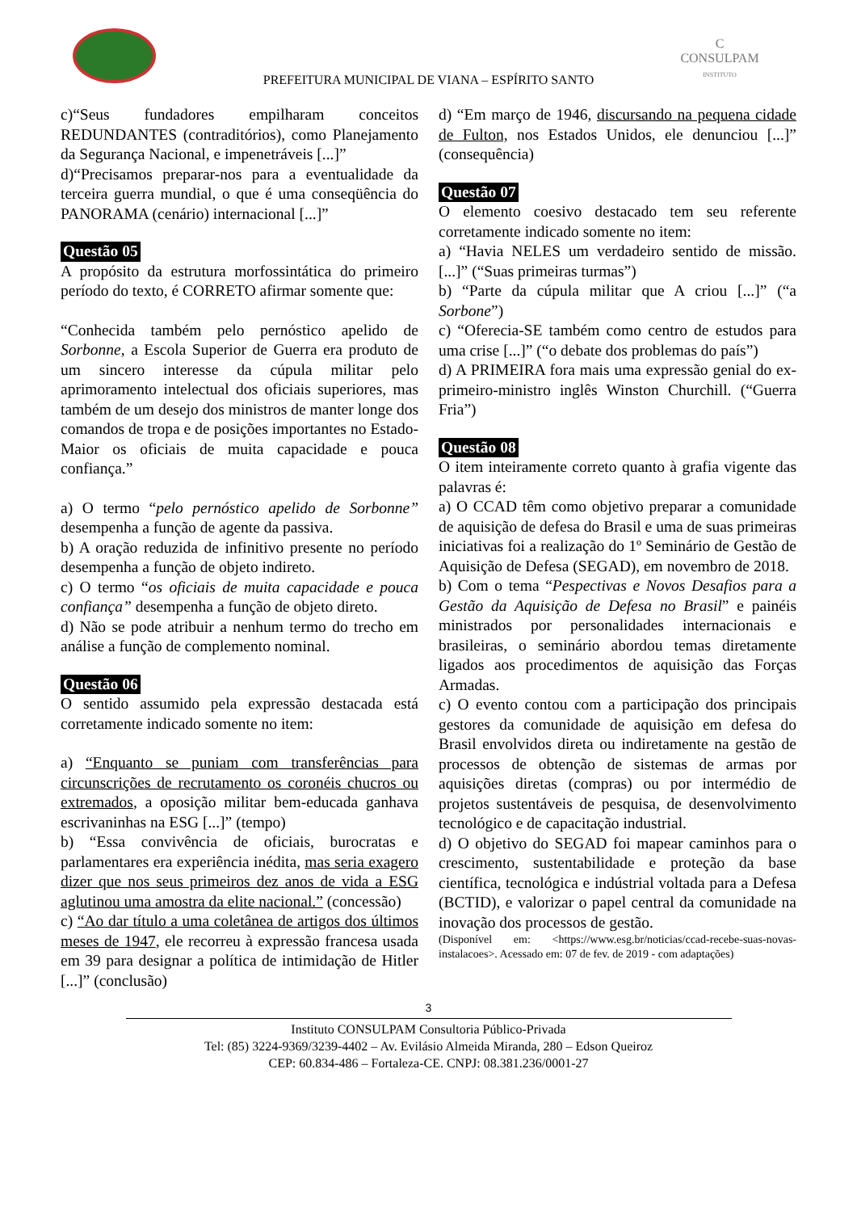C
CONSULPAM
INSTITUTO
PREFEITURA MUNICIPAL DE VIANA – ESPÍRITO SANTO
c)“Seus fundadores empilharam conceitos REDUNDANTES (contraditórios), como Planejamento da Segurança Nacional, e impenetráveis [...]”
d)“Precisamos preparar-nos para a eventualidade da terceira guerra mundial, o que é uma conseqüência do PANORAMA (cenário) internacional [...]”
Questão 05
A propósito da estrutura morfossintática do primeiro período do texto, é CORRETO afirmar somente que:
“Conhecida também pelo pernóstico apelido de Sorbonne, a Escola Superior de Guerra era produto de um sincero interesse da cúpula militar pelo aprimoramento intelectual dos oficiais superiores, mas também de um desejo dos ministros de manter longe dos comandos de tropa e de posições importantes no Estado-Maior os oficiais de muita capacidade e pouca confiança.”
a) O termo “pelo pernóstico apelido de Sorbonne” desempenha a função de agente da passiva.
b) A oração reduzida de infinitivo presente no período desempenha a função de objeto indireto.
c) O termo “os oficiais de muita capacidade e pouca confiança” desempenha a função de objeto direto.
d) Não se pode atribuir a nenhum termo do trecho em análise a função de complemento nominal.
Questão 06
O sentido assumido pela expressão destacada está corretamente indicado somente no item:
a) “Enquanto se puniam com transferências para circunscrições de recrutamento os coronéis chucros ou extremados, a oposição militar bem-educada ganhava escrivaninhas na ESG [...]” (tempo)
b) “Essa convivência de oficiais, burocratas e parlamentares era experiência inédita, mas seria exagero dizer que nos seus primeiros dez anos de vida a ESG aglutinou uma amostra da elite nacional.” (concessão)
c) “Ao dar título a uma coletânea de artigos dos últimos meses de 1947, ele recorreu à expressão francesa usada em 39 para designar a política de intimidação de Hitler [...]” (conclusão)
d) “Em março de 1946, discursando na pequena cidade de Fulton, nos Estados Unidos, ele denunciou [...]” (consequência)
Questão 07
O elemento coesivo destacado tem seu referente corretamente indicado somente no item:
a) “Havia NELES um verdadeiro sentido de missão. [...]” (“Suas primeiras turmas”)
b) “Parte da cúpula militar que A criou [...]” (“a Sorbone”)
c) “Oferecia-SE também como centro de estudos para uma crise [...]” (“o debate dos problemas do país”)
d) A PRIMEIRA fora mais uma expressão genial do ex-primeiro-ministro inglês Winston Churchill. (“Guerra Fria”)
Questão 08
O item inteiramente correto quanto à grafia vigente das palavras é:
a) O CCAD têm como objetivo preparar a comunidade de aquisição de defesa do Brasil e uma de suas primeiras iniciativas foi a realização do 1º Seminário de Gestão de Aquisição de Defesa (SEGAD), em novembro de 2018.
b) Com o tema “Pespectivas e Novos Desafios para a Gestão da Aquisição de Defesa no Brasil” e painéis ministrados por personalidades internacionais e brasileiras, o seminário abordou temas diretamente ligados aos procedimentos de aquisição das Forças Armadas.
c) O evento contou com a participação dos principais gestores da comunidade de aquisição em defesa do Brasil envolvidos direta ou indiretamente na gestão de processos de obtenção de sistemas de armas por aquisições diretas (compras) ou por intermédio de projetos sustentáveis de pesquisa, de desenvolvimento tecnológico e de capacitação industrial.
d) O objetivo do SEGAD foi mapear caminhos para o crescimento, sustentabilidade e proteção da base científica, tecnológica e indústrial voltada para a Defesa (BCTID), e valorizar o papel central da comunidade na inovação dos processos de gestão.
(Disponível em: <https://www.esg.br/noticias/ccad-recebe-suas-novas-instalacoes>. Acessado em: 07 de fev. de 2019 - com adaptações)
3
Instituto CONSULPAM Consultoria Público-Privada
Tel: (85) 3224-9369/3239-4402 – Av. Evilásio Almeida Miranda, 280 – Edson Queiroz
CEP: 60.834-486 – Fortaleza-CE. CNPJ: 08.381.236/0001-27